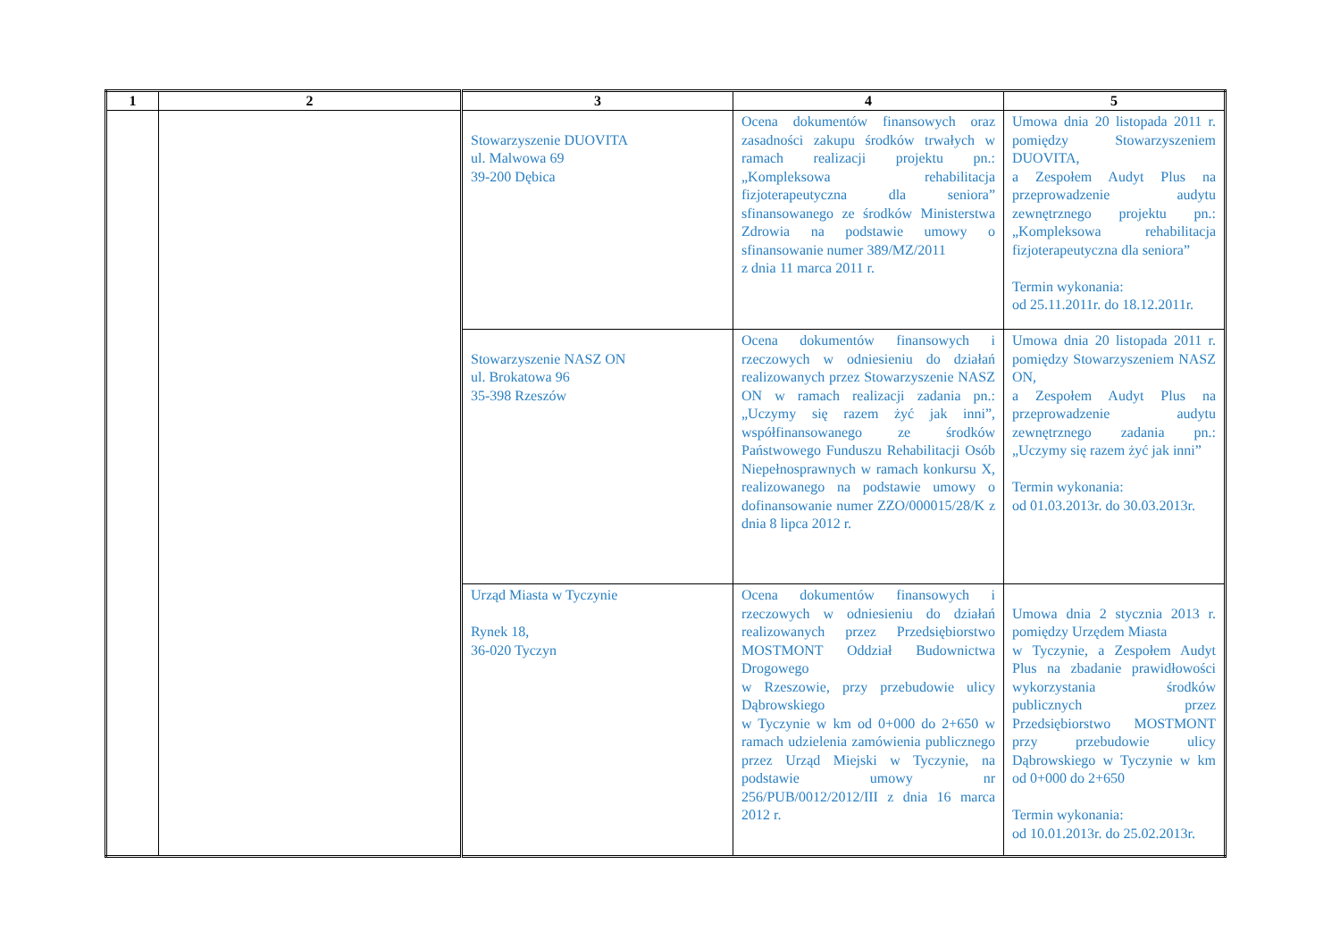| 1 | 2 | 3 | 4 | 5 |
| --- | --- | --- | --- | --- |
| | | Stowarzyszenie DUOVITA ul. Malwowa 69 39-200 Dębica | Ocena dokumentów finansowych oraz zasadności zakupu środków trwałych w ramach realizacji projektu pn.: „Kompleksowa rehabilitacja fizjoterapeutyczna dla seniora” sfinansowanego ze środków Ministerstwa Zdrowia na podstawie umowy o sfinansowanie numer 389/MZ/2011 z dnia 11 marca 2011 r. | Umowa dnia 20 listopada 2011 r. pomiędzy Stowarzyszeniem DUOVITA, a Zespołem Audyt Plus na przeprowadzenie audytu zewnętrznego projektu pn.: „Kompleksowa rehabilitacja fizjoterapeutyczna dla seniora” Termin wykonania: od 25.11.2011r. do 18.12.2011r. |
| | | Stowarzyszenie NASZ ON ul. Brokatowa 96 35-398 Rzeszów | Ocena dokumentów finansowych i rzeczowych w odniesieniu do działań realizowanych przez Stowarzyszenie NASZ ON w ramach realizacji zadania pn.: „Uczymy się razem żyć jak inni”, współfinansowanego ze środków Państwowego Funduszu Rehabilitacji Osób Niepełnosprawnych w ramach konkursu X, realizowanego na podstawie umowy o dofinansowanie numer ZZO/000015/28/K z dnia 8 lipca 2012 r. | Umowa dnia 20 listopada 2011 r. pomiędzy Stowarzyszeniem NASZ ON, a Zespołem Audyt Plus na przeprowadzenie audytu zewnętrznego zadania pn.: „Uczymy się razem żyć jak inni” Termin wykonania: od 01.03.2013r. do 30.03.2013r. |
| | | Urząd Miasta w Tyczynie Rynek 18, 36-020 Tyczyn | Ocena dokumentów finansowych i rzeczowych w odniesieniu do działań realizowanych przez Przedsiębiorstwo MOSTMONT Oddział Budownictwa Drogowego w Rzeszowie, przy przebudowie ulicy Dąbrowskiego w Tyczynie w km od 0+000 do 2+650 w ramach udzielenia zamówienia publicznego przez Urząd Miejski w Tyczynie, na podstawie umowy nr 256/PUB/0012/2012/III z dnia 16 marca 2012 r. | Umowa dnia 2 stycznia 2013 r. pomiędzy Urzędem Miasta w Tyczynie, a Zespołem Audyt Plus na zbadanie prawidłowości wykorzystania środków publicznych przez Przedsiębiorstwo MOSTMONT przy przebudowie ulicy Dąbrowskiego w Tyczynie w km od 0+000 do 2+650 Termin wykonania: od 10.01.2013r. do 25.02.2013r. |